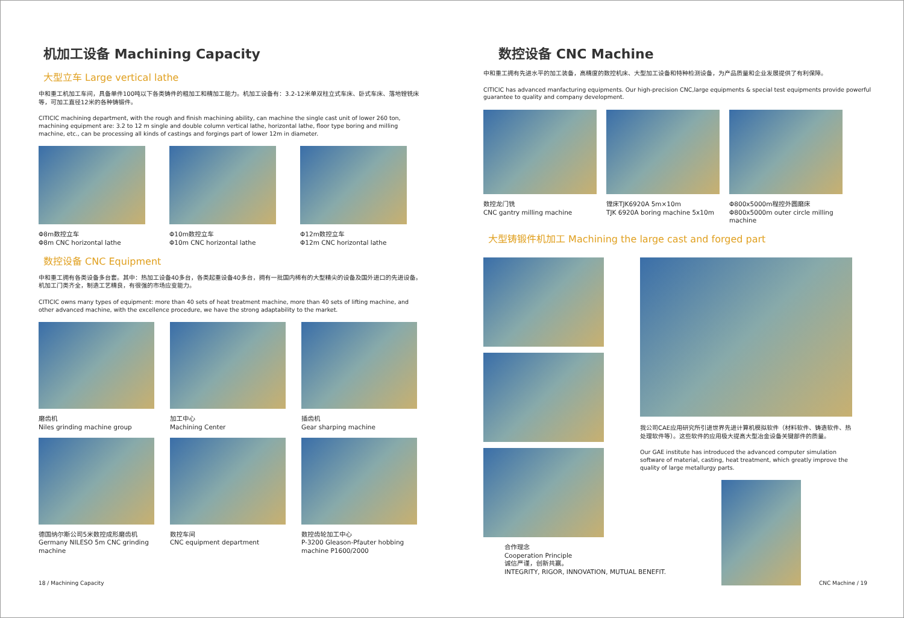机加工设备 Machining Capacity
大型立车 Large vertical lathe
中和重工机加工车间，具备单件100吨以下各类铸件的粗加工和精加工能力。机加工设备有：3.2-12米单双柱立式车床、卧式车床、落地镗铣床等，可加工直径12米的各种铸锻件。
CITICIC machining department, with the rough and finish machining ability, can machine the single cast unit of lower 260 ton, machining equipment are: 3.2 to 12 m single and double column vertical lathe, horizontal lathe, floor type boring and milling machine, etc., can be processing all kinds of castings and forgings part of lower 12m in diameter.
Φ8m数控立车
Φ8m CNC horizontal lathe
Φ10m数控立车
Φ10m CNC horizontal lathe
Φ12m数控立车
Φ12m CNC horizontal lathe
数控设备 CNC Equipment
中和重工拥有各类设备多台套。其中：热加工设备40多台，各类起重设备40多台，拥有一批国内稀有的大型精尖的设备及国外进口的先进设备。机加工门类齐全，制造工艺精良，有很强的市场应变能力。
CITICIC owns many types of equipment: more than 40 sets of heat treatment machine, more than 40 sets of lifting machine, and other advanced machine, with the excellence procedure, we have the strong adaptability to the market.
磨齿机
Niles grinding machine group
加工中心
Machining Center
插齿机
Gear sharping machine
德国纳尔斯公司5米数控成形磨齿机
Germany NILESO 5m CNC grinding machine
数控车间
CNC equipment department
数控齿轮加工中心
P-3200 Gleason-Pfauter hobbing machine P1600/2000
18 / Machining Capacity
数控设备 CNC Machine
中和重工拥有先进水平的加工装备，高精度的数控机床、大型加工设备和特种检测设备，为产品质量和企业发展提供了有利保障。
CITICIC has advanced manfacturing equipments. Our high-precision CNC,large equipments & special test equipments provide powerful guarantee to quality and company development.
数控龙门铣
CNC gantry milling machine
镗床TJK6920A 5m×10m
TJK 6920A boring machine 5x10m
Φ800x5000m程控外圆磨床
Φ800x5000m outer circle milling machine
大型铸锻件机加工 Machining the large cast and forged part
合作理念
Cooperation Principle
诚信严谨，创新共赢。
INTEGRITY, RIGOR, INNOVATION, MUTUAL BENEFIT.
我公司CAE应用研究所引进世界先进计算机模拟软件（材料软件、铸造软件、热处理软件等）。这些软件的应用极大提高大型冶金设备关键部件的质量。
Our GAE institute has introduced the advanced computer simulation software of material, casting, heat treatment, which greatly improve the quality of large metallurgy parts.
CNC Machine / 19